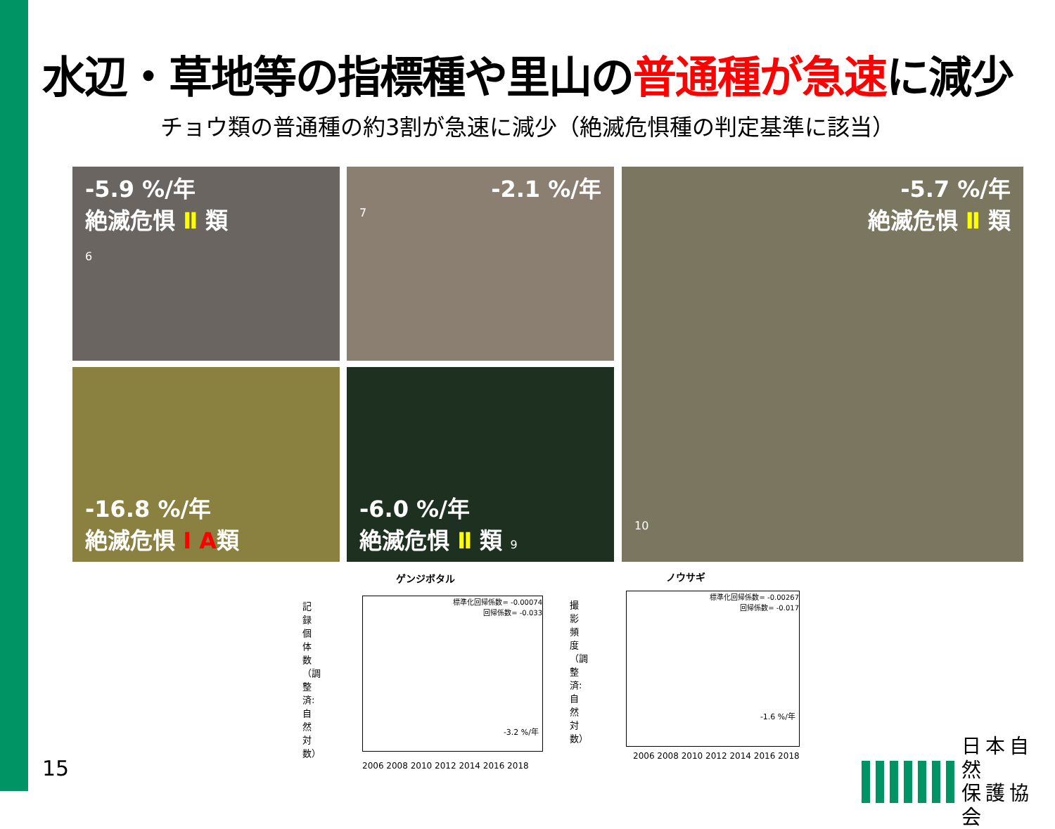水辺・草地等の指標種や里山の普通種が急速に減少
チョウ類の普通種の約3割が急速に減少（絶滅危惧種の判定基準に該当）
-5.9 %/年
絶滅危惧 Ⅱ 類
6
-2.1 %/年
7
-5.7 %/年
絶滅危惧 Ⅱ 類
10
-16.8 %/年
絶滅危惧 I A類
-6.0 %/年
絶滅危惧 Ⅱ 類 9
ゲンジボタル
標準化回帰係数= -0.00074
回帰係数= -0.033
-3.2 %/年
記録個体数（調整済:自然対数）
2006 2008 2010 2012 2014 2016 2018
ノウサギ
標準化回帰係数= -0.00267
回帰係数= -0.017
-1.6 %/年
撮影頻度（調整済:自然対数）
2006 2008 2010 2012 2014 2016 2018
15
日本自然
保護協会